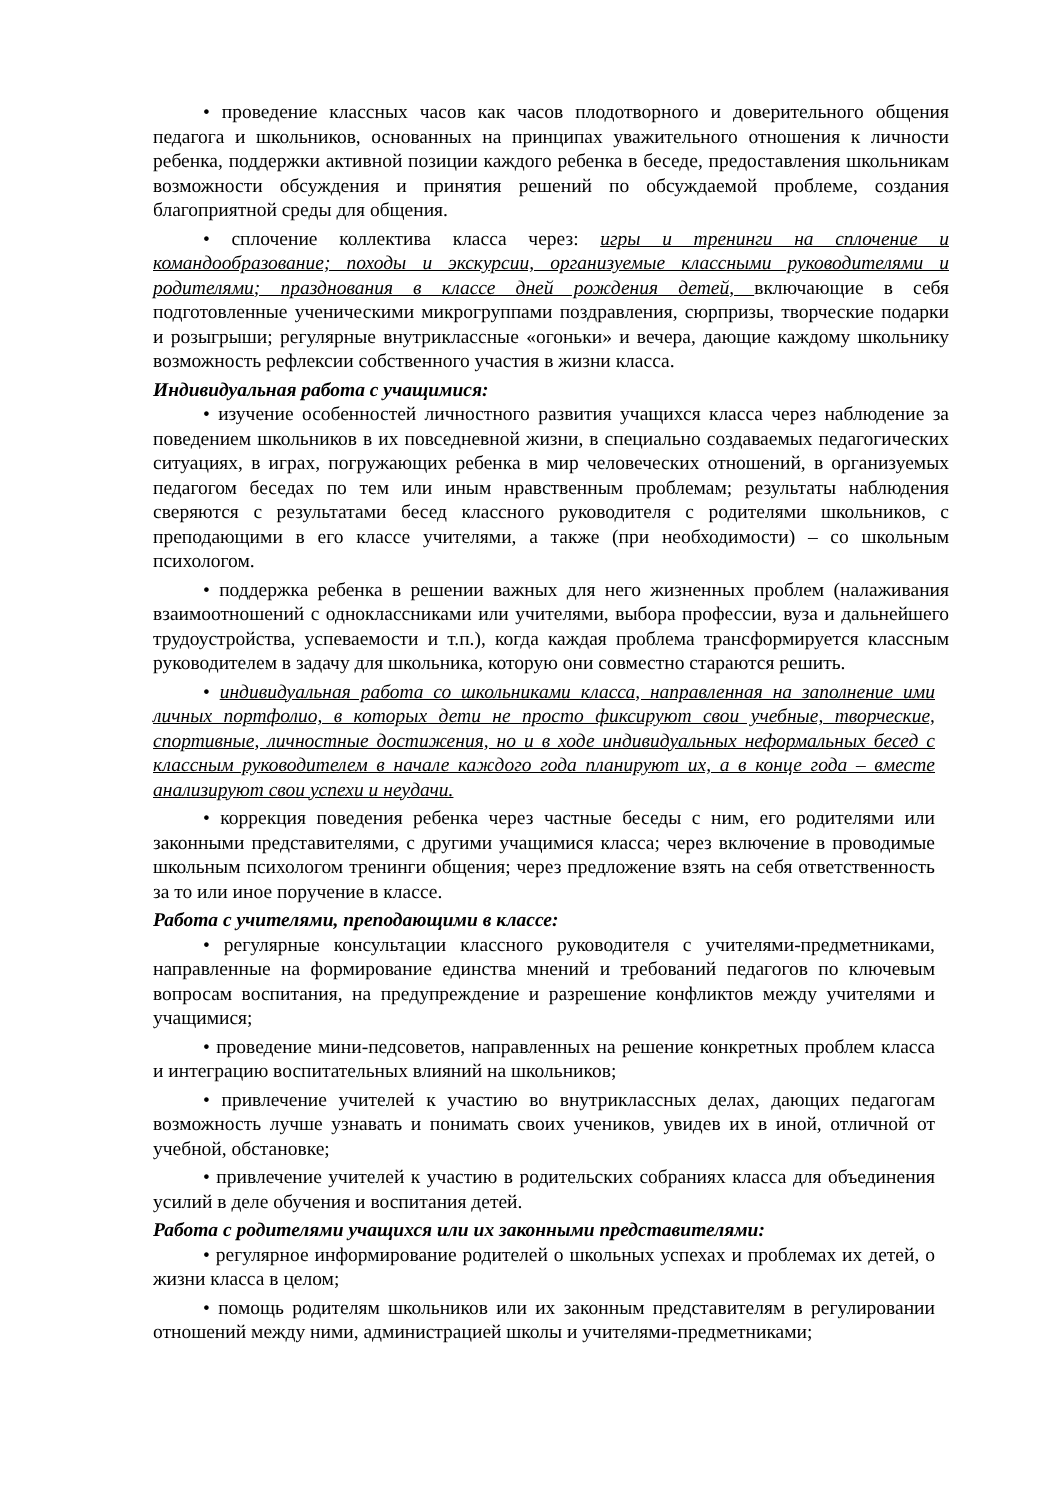• проведение классных часов как часов плодотворного и доверительного общения педагога и школьников, основанных на принципах уважительного отношения к личности ребенка, поддержки активной позиции каждого ребенка в беседе, предоставления школьникам возможности обсуждения и принятия решений по обсуждаемой проблеме, создания благоприятной среды для общения.
• сплочение коллектива класса через: игры и тренинги на сплочение и командообразование; походы и экскурсии, организуемые классными руководителями и родителями; празднования в классе дней рождения детей, включающие в себя подготовленные ученическими микрогруппами поздравления, сюрпризы, творческие подарки и розыгрыши; регулярные внутриклассные «огоньки» и вечера, дающие каждому школьнику возможность рефлексии собственного участия в жизни класса.
Индивидуальная работа с учащимися:
• изучение особенностей личностного развития учащихся класса через наблюдение за поведением школьников в их повседневной жизни, в специально создаваемых педагогических ситуациях, в играх, погружающих ребенка в мир человеческих отношений, в организуемых педагогом беседах по тем или иным нравственным проблемам; результаты наблюдения сверяются с результатами бесед классного руководителя с родителями школьников, с преподающими в его классе учителями, а также (при необходимости) – со школьным психологом.
• поддержка ребенка в решении важных для него жизненных проблем (налаживания взаимоотношений с одноклассниками или учителями, выбора профессии, вуза и дальнейшего трудоустройства, успеваемости и т.п.), когда каждая проблема трансформируется классным руководителем в задачу для школьника, которую они совместно стараются решить.
• индивидуальная работа со школьниками класса, направленная на заполнение ими личных портфолио, в которых дети не просто фиксируют свои учебные, творческие, спортивные, личностные достижения, но и в ходе индивидуальных неформальных бесед с классным руководителем в начале каждого года планируют их, а в конце года – вместе анализируют свои успехи и неудачи.
• коррекция поведения ребенка через частные беседы с ним, его родителями или законными представителями, с другими учащимися класса; через включение в проводимые школьным психологом тренинги общения; через предложение взять на себя ответственность за то или иное поручение в классе.
Работа с учителями, преподающими в классе:
• регулярные консультации классного руководителя с учителями-предметниками, направленные на формирование единства мнений и требований педагогов по ключевым вопросам воспитания, на предупреждение и разрешение конфликтов между учителями и учащимися;
• проведение мини-педсоветов, направленных на решение конкретных проблем класса и интеграцию воспитательных влияний на школьников;
• привлечение учителей к участию во внутриклассных делах, дающих педагогам возможность лучше узнавать и понимать своих учеников, увидев их в иной, отличной от учебной, обстановке;
• привлечение учителей к участию в родительских собраниях класса для объединения усилий в деле обучения и воспитания детей.
Работа с родителями учащихся или их законными представителями:
• регулярное информирование родителей о школьных успехах и проблемах их детей, о жизни класса в целом;
• помощь родителям школьников или их законным представителям в регулировании отношений между ними, администрацией школы и учителями-предметниками;